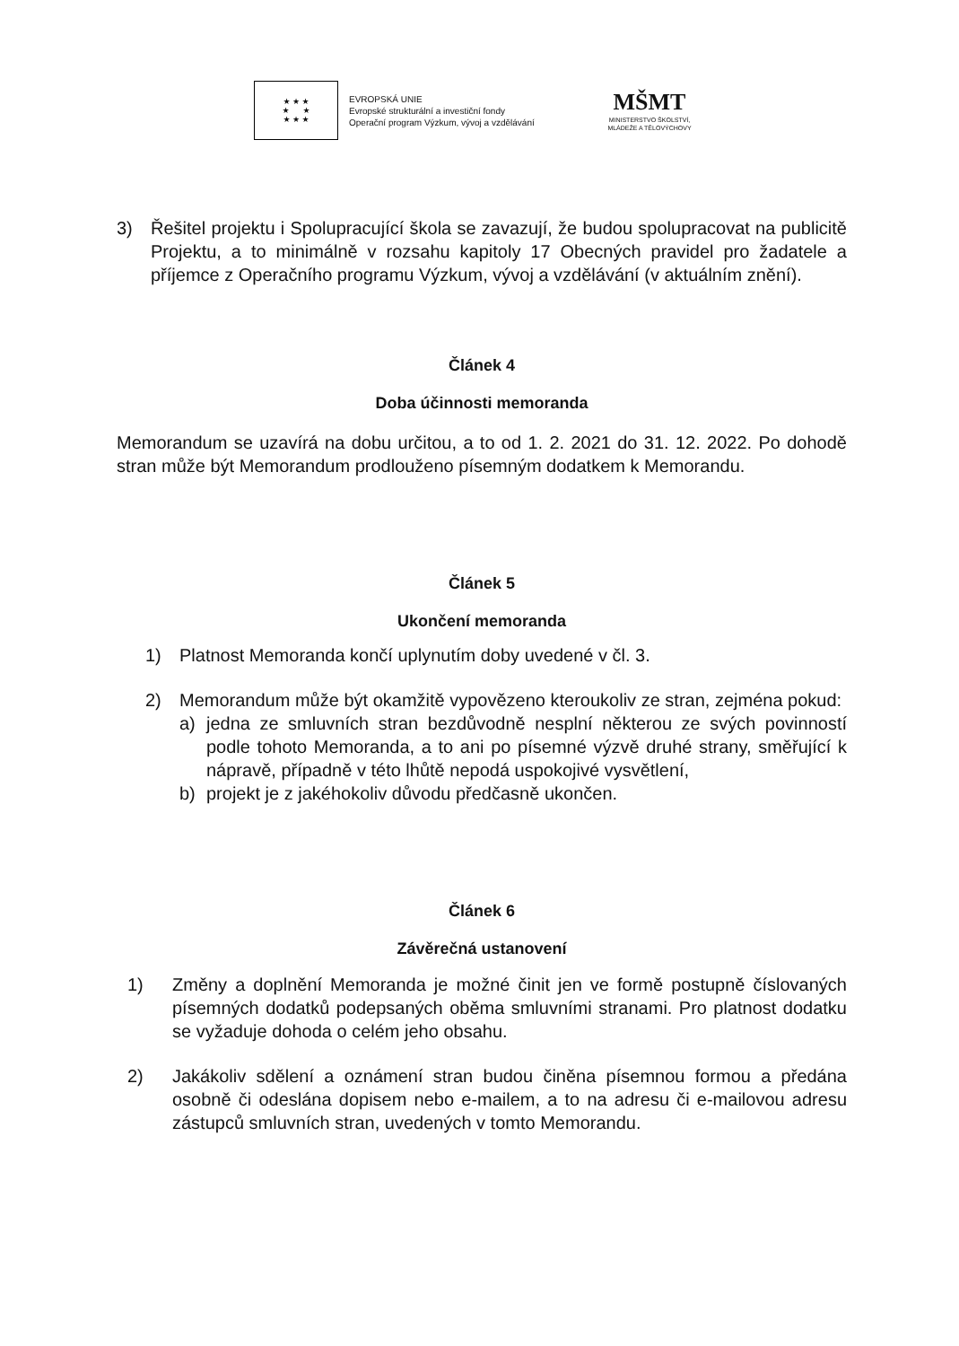★ ★ ★
★ ★
★ ★ ★
EVROPSKÁ UNIE
Evropské strukturální a investiční fondy
Operační program Výzkum, vývoj a vzdělávání
MŠMT
MINISTERSTVO ŠKOLSTVÍ,
MLÁDEŽE A TĚLOVÝCHOVY
3) Řešitel projektu i Spolupracující škola se zavazují, že budou spolupracovat na publicitě Projektu, a to minimálně v rozsahu kapitoly 17 Obecných pravidel pro žadatele a příjemce z Operačního programu Výzkum, vývoj a vzdělávání (v aktuálním znění).
Článek 4
Doba účinnosti memoranda
Memorandum se uzavírá na dobu určitou, a to od 1. 2. 2021 do 31. 12. 2022. Po dohodě stran může být Memorandum prodlouženo písemným dodatkem k Memorandu.
Článek 5
Ukončení memoranda
1) Platnost Memoranda končí uplynutím doby uvedené v čl. 3.
2) Memorandum může být okamžitě vypovězeno kteroukoliv ze stran, zejména pokud:
a) jedna ze smluvních stran bezdůvodně nesplní některou ze svých povinností podle tohoto Memoranda, a to ani po písemné výzvě druhé strany, směřující k nápravě, případně v této lhůtě nepodá uspokojivé vysvětlení,
b) projekt je z jakéhokoliv důvodu předčasně ukončen.
Článek 6
Závěrečná ustanovení
1) Změny a doplnění Memoranda je možné činit jen ve formě postupně číslovaných písemných dodatků podepsaných oběma smluvními stranami. Pro platnost dodatku se vyžaduje dohoda o celém jeho obsahu.
2) Jakákoliv sdělení a oznámení stran budou činěna písemnou formou a předána osobně či odeslána dopisem nebo e-mailem, a to na adresu či e-mailovou adresu zástupců smluvních stran, uvedených v tomto Memorandu.